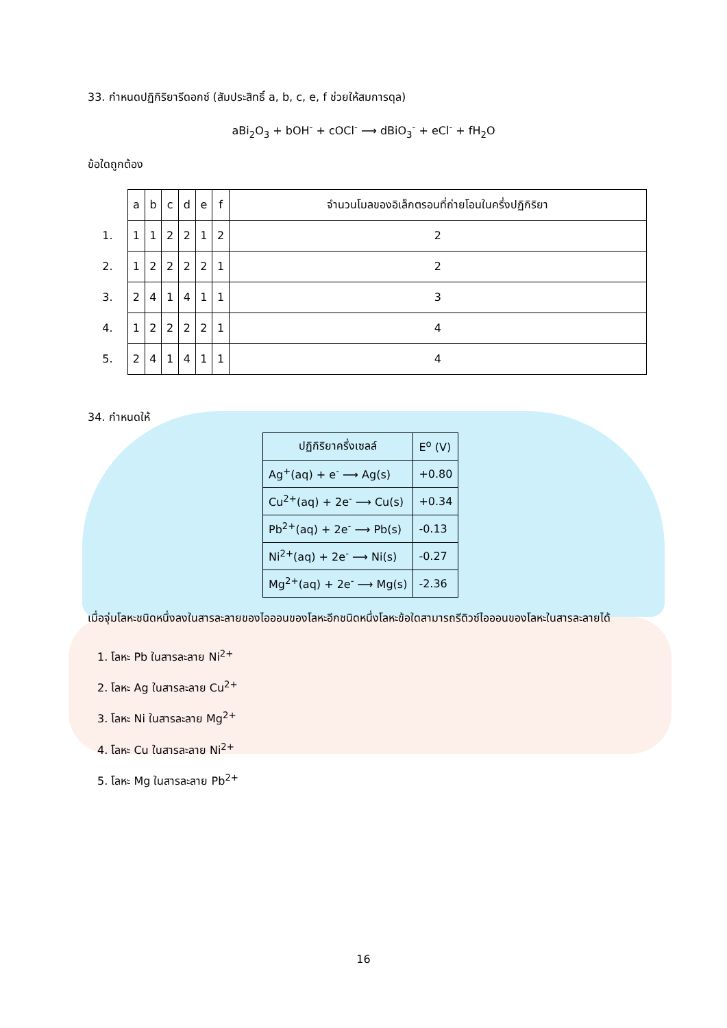33. กำหนดปฏิกิริยารีดอกซ์ (สัมประสิทธิ์ a, b, c, e, f ช่วยให้สมการดุล)
aBi<sub>2</sub>O<sub>3</sub> + bOH<sup>-</sup> + cOCl<sup>-</sup> ⟶ dBiO<sub>3</sub><sup>-</sup> + eCl<sup>-</sup> + fH<sub>2</sub>O
ข้อใดถูกต้อง
| | a | b | c | d | e | f | จำนวนโมลของอิเล็กตรอนที่ถ่ายโอนในครึ่งปฏิกิริยา |
| 1. | 1 | 1 | 2 | 2 | 1 | 2 | 2 |
| 2. | 1 | 2 | 2 | 2 | 2 | 1 | 2 |
| 3. | 2 | 4 | 1 | 4 | 1 | 1 | 3 |
| 4. | 1 | 2 | 2 | 2 | 2 | 1 | 4 |
| 5. | 2 | 4 | 1 | 4 | 1 | 1 | 4 |
34. กำหนดให้
| ปฏิกิริยาครึ่งเซลล์ | E<sup>o</sup> (V) |
| Ag<sup>+</sup>(aq) + e<sup>-</sup> ⟶ Ag(s) | +0.80 |
| Cu<sup>2+</sup>(aq) + 2e<sup>-</sup> ⟶ Cu(s) | +0.34 |
| Pb<sup>2+</sup>(aq) + 2e<sup>-</sup> ⟶ Pb(s) | -0.13 |
| Ni<sup>2+</sup>(aq) + 2e<sup>-</sup> ⟶ Ni(s) | -0.27 |
| Mg<sup>2+</sup>(aq) + 2e<sup>-</sup> ⟶ Mg(s) | -2.36 |
เมื่อจุ่มโลหะชนิดหนึ่งลงในสารละลายของไอออนของโลหะอีกชนิดหนึ่งโลหะข้อใดสามารถรีดิวซ์ไอออนของโลหะในสารละลายได้
1. โลหะ Pb ในสารละลาย Ni<sup>2+</sup>
2. โลหะ Ag ในสารละลาย Cu<sup>2+</sup>
3. โลหะ Ni ในสารละลาย Mg<sup>2+</sup>
4. โลหะ Cu ในสารละลาย Ni<sup>2+</sup>
5. โลหะ Mg ในสารละลาย Pb<sup>2+</sup>
16